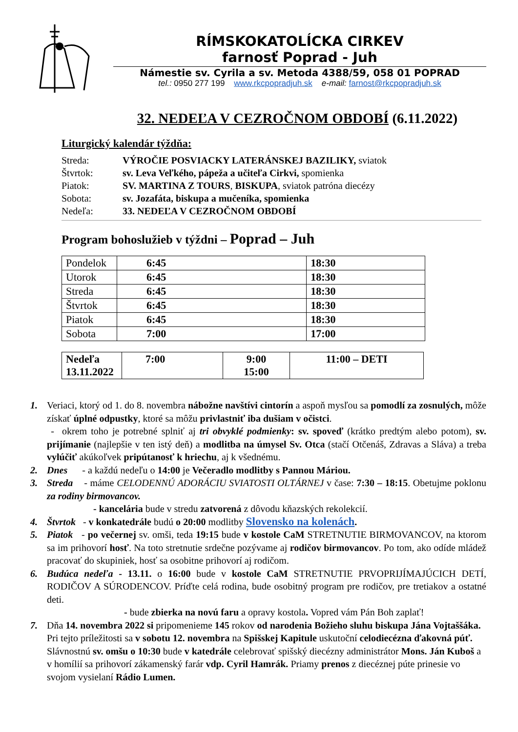RÍMSKOKATOLÍCKA CIRKEV
farnosť Poprad - Juh
Námestie sv. Cyrila a sv. Metoda 4388/59, 058 01 POPRAD
tel.: 0950 277 199 www.rkcpopradjuh.sk e-mail: farnost@rkcpopradjuh.sk
32. NEDEĽA V CEZROČNOM OBDOBÍ (6.11.2022)
Liturgický kalendár týždňa:
| Streda: | VÝROČIE POSVIACKY LATERÁNSKEJ BAZILIKY, sviatok |
| Štvrtok: | sv. Leva Veľkého, pápeža a učiteľa Cirkvi, spomienka |
| Piatok: | SV. MARTINA Z TOURS , BISKUPA , sviatok patróna diecézy |
| Sobota: | sv. Jozafáta, biskupa a mučeníka, spomienka |
| Nedeľa: | 33. NEDEĽA V CEZROČNOM OBDOBÍ |
Program bohoslužieb v týždni – Poprad – Juh
| Pondelok | 6:45 | 18:30 |
| Utorok | 6:45 | 18:30 |
| Streda | 6:45 | 18:30 |
| Štvrtok | 6:45 | 18:30 |
| Piatok | 6:45 | 18:30 |
| Sobota | 7:00 | 17:00 |
| Nedeľa 13.11.2022 | 7:00 | 9:00 15:00 | 11:00 – DETI |
1. Veriaci, ktorý od 1. do 8. novembra nábožne navštívi cintorín a aspoň mysľou sa pomodlí za zosnulých, môže získať úplné odpustky, ktoré sa môžu privlastniť iba dušiam v očistci.
- okrem toho je potrebné splniť aj tri obvyklé podmienky: sv. spoveď (krátko predtým alebo potom), sv. prijímanie (najlepšie v ten istý deň) a modlitba na úmysel Sv. Otca (stačí Otčenáš, Zdravas a Sláva) a treba vylúčiť akúkoľvek pripútanosť k hriechu, aj k všednému.
2. Dnes - a každú nedeľu o 14:00 je Večeradlo modlitby s Pannou Máriou.
3. Streda - máme CELODENNÚ ADORÁCIU SVIATOSTI OLTÁRNEJ v čase: 7:30 – 18:15. Obetujme poklonu za rodiny birmovancov.
- kancelária bude v stredu zatvorená z dôvodu kňazských rekolekcií.
4. Štvrtok - v konkatedrále budú o 20:00 modlitby Slovensko na kolenách.
5. Piatok - po večernej sv. omši, teda 19:15 bude v kostole CaM STRETNUTIE BIRMOVANCOV, na ktorom sa im prihovorí hosť. Na toto stretnutie srdečne pozývame aj rodičov birmovancov. Po tom, ako odíde mládež pracovať do skupiniek, hosť sa osobitne prihovorí aj rodičom.
6. Budúca nedeľa - 13.11. o 16:00 bude v kostole CaM STRETNUTIE PRVOPRIJÍMAJÚCICH DETÍ, RODIČOV A SÚRODENCOV. Príďte celá rodina, bude osobitný program pre rodičov, pre tretiakov a ostatné deti.
- bude zbierka na novú faru a opravy kostola. Vopred vám Pán Boh zaplať!
7. Dňa 14. novembra 2022 si pripomenieme 145 rokov od narodenia Božieho sluhu biskupa Jána Vojtaššáka. Pri tejto príležitosti sa v sobotu 12. novembra na Spišskej Kapitule uskutoční celodiecézna ďakovná púť. Slávnostnú sv. omšu o 10:30 bude v katedrále celebrovať spišský diecézny administrátor Mons. Ján Kuboš a v homílií sa prihovorí zákamenský farár vdp. Cyril Hamrák. Priamy prenos z diecéznej púte prinesie vo svojom vysielaní Rádio Lumen.